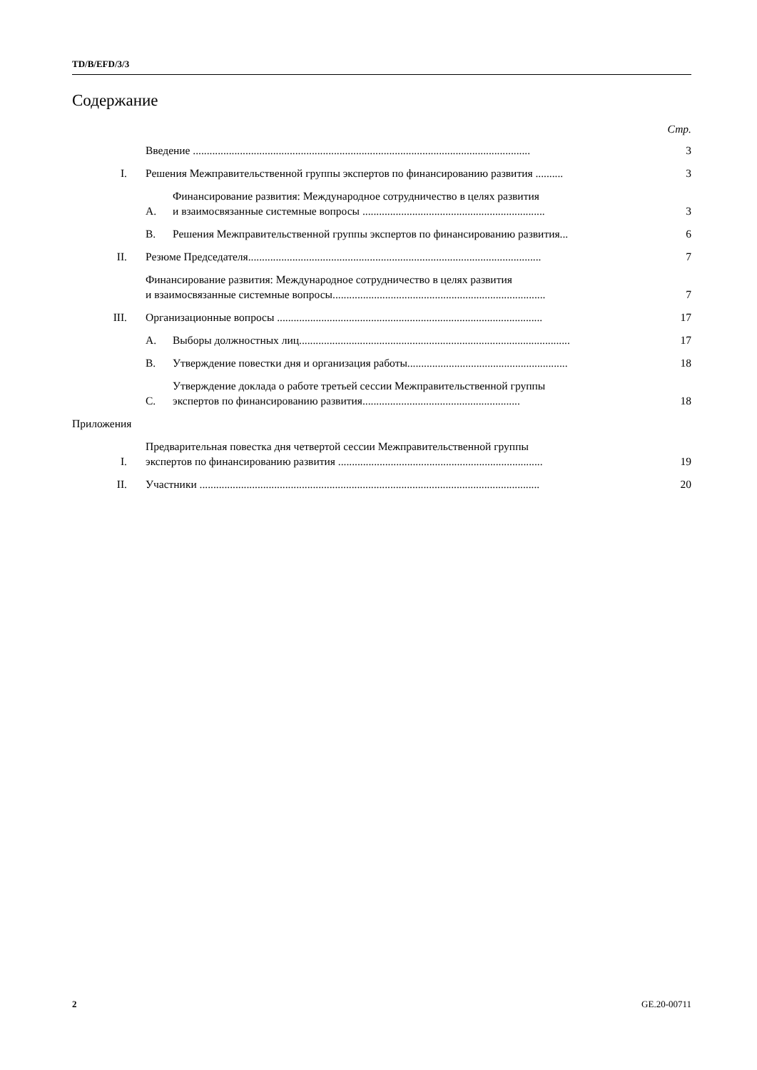TD/B/EFD/3/3
Содержание
Стр.
Введение .......................................................................................................................... 3
I. Решения Межправительственной группы экспертов по финансированию развития .......... 3
A. Финансирование развития: Международное сотрудничество в целях развития
и взаимосвязанные системные вопросы .................................................................. 3
B. Решения Межправительственной группы экспертов по финансированию развития... 6
II. Резюме Председателя.......................................................................................................... 7
Финансирование развития: Международное сотрудничество в целях развития
и взаимосвязанные системные вопросы............................................................................. 7
III. Организационные вопросы ................................................................................................ 17
A. Выборы должностных лиц.................................................................................................. 17
B. Утверждение повестки дня и организация работы.......................................................... 18
C. Утверждение доклада о работе третьей сессии Межправительственной группы
экспертов по финансированию развития......................................................... 18
Приложения
I. Предварительная повестка дня четвертой сессии Межправительственной группы
экспертов по финансированию развития .......................................................................... 19
II. Участники ........................................................................................................................... 20
2 GE.20-00711